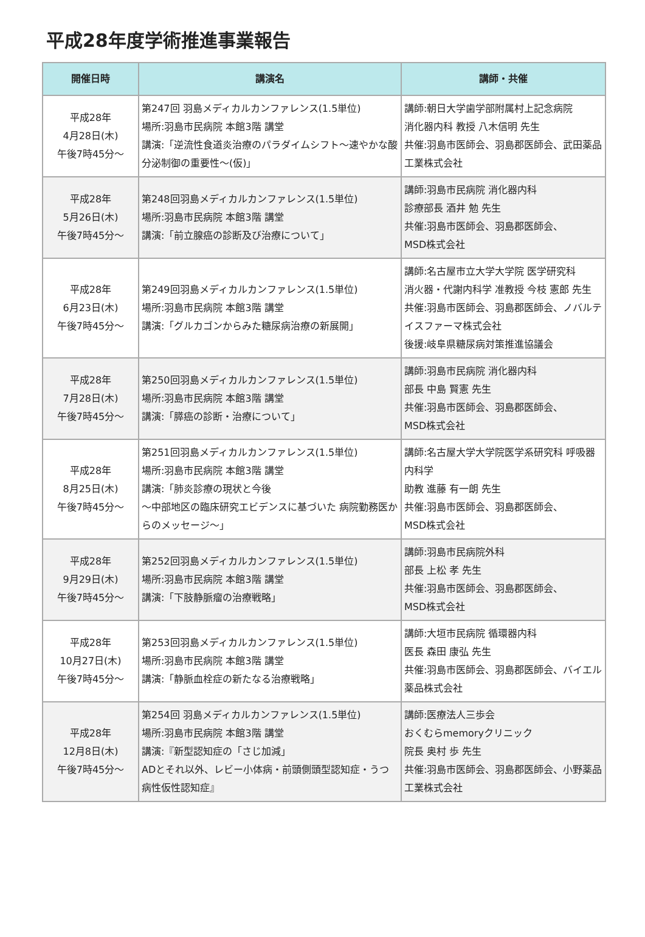平成28年度学術推進事業報告
| 開催日時 | 講演名 | 講師・共催 |
| --- | --- | --- |
| 平成28年 4月28日(木) 午後7時45分～ | 第247回 羽島メディカルカンファレンス(1.5単位) 場所:羽島市民病院 本館3階 講堂 講演:「逆流性食道炎治療のパラダイムシフト～速やかな酸分泌制御の重要性～(仮)」 | 講師:朝日大学歯学部附属村上記念病院 消化器内科 教授 八木信明 先生 共催:羽島市医師会、羽島郡医師会、武田薬品工業株式会社 |
| 平成28年 5月26日(木) 午後7時45分～ | 第248回羽島メディカルカンファレンス(1.5単位) 場所:羽島市民病院 本館3階 講堂 講演:「前立腺癌の診断及び治療について」 | 講師:羽島市民病院 消化器内科 診療部長 酒井 勉 先生 共催:羽島市医師会、羽島郡医師会、 MSD株式会社 |
| 平成28年 6月23日(木) 午後7時45分～ | 第249回羽島メディカルカンファレンス(1.5単位) 場所:羽島市民病院 本館3階 講堂 講演:「グルカゴンからみた糖尿病治療の新展開」 | 講師:名古屋市立大学大学院 医学研究科 消火器・代謝内科学 准教授 今枝 憲郎 先生 共催:羽島市医師会、羽島郡医師会、ノバルテイスファーマ株式会社 後援:岐阜県糖尿病対策推進協議会 |
| 平成28年 7月28日(木) 午後7時45分～ | 第250回羽島メディカルカンファレンス(1.5単位) 場所:羽島市民病院 本館3階 講堂 講演:「膵癌の診断・治療について」 | 講師:羽島市民病院 消化器内科 部長 中島 賢憲 先生 共催:羽島市医師会、羽島郡医師会、 MSD株式会社 |
| 平成28年 8月25日(木) 午後7時45分～ | 第251回羽島メディカルカンファレンス(1.5単位) 場所:羽島市民病院 本館3階 講堂 講演:「肺炎診療の現状と今後 ～中部地区の臨床研究エビデンスに基づいた 病院勤務医からのメッセージ～」 | 講師:名古屋大学大学院医学系研究科 呼吸器内科学 助教 進藤 有一朗 先生 共催:羽島市医師会、羽島郡医師会、 MSD株式会社 |
| 平成28年 9月29日(木) 午後7時45分～ | 第252回羽島メディカルカンファレンス(1.5単位) 場所:羽島市民病院 本館3階 講堂 講演:「下肢静脈瘤の治療戦略」 | 講師:羽島市民病院外科 部長 上松 孝 先生 共催:羽島市医師会、羽島郡医師会、 MSD株式会社 |
| 平成28年 10月27日(木) 午後7時45分～ | 第253回羽島メディカルカンファレンス(1.5単位) 場所:羽島市民病院 本館3階 講堂 講演:「静脈血栓症の新たなる治療戦略」 | 講師:大垣市民病院 循環器内科 医長 森田 康弘 先生 共催:羽島市医師会、羽島郡医師会、バイエル薬品株式会社 |
| 平成28年 12月8日(木) 午後7時45分～ | 第254回 羽島メディカルカンファレンス(1.5単位) 場所:羽島市民病院 本館3階 講堂 講演:『新型認知症の「さじ加減」 ADとそれ以外、レビー小体病・前頭側頭型認知症・うつ病性仮性認知症』 | 講師:医療法人三歩会 おくむらmemoryクリニック 院長 奥村 歩 先生 共催:羽島市医師会、羽島郡医師会、小野薬品工業株式会社 |